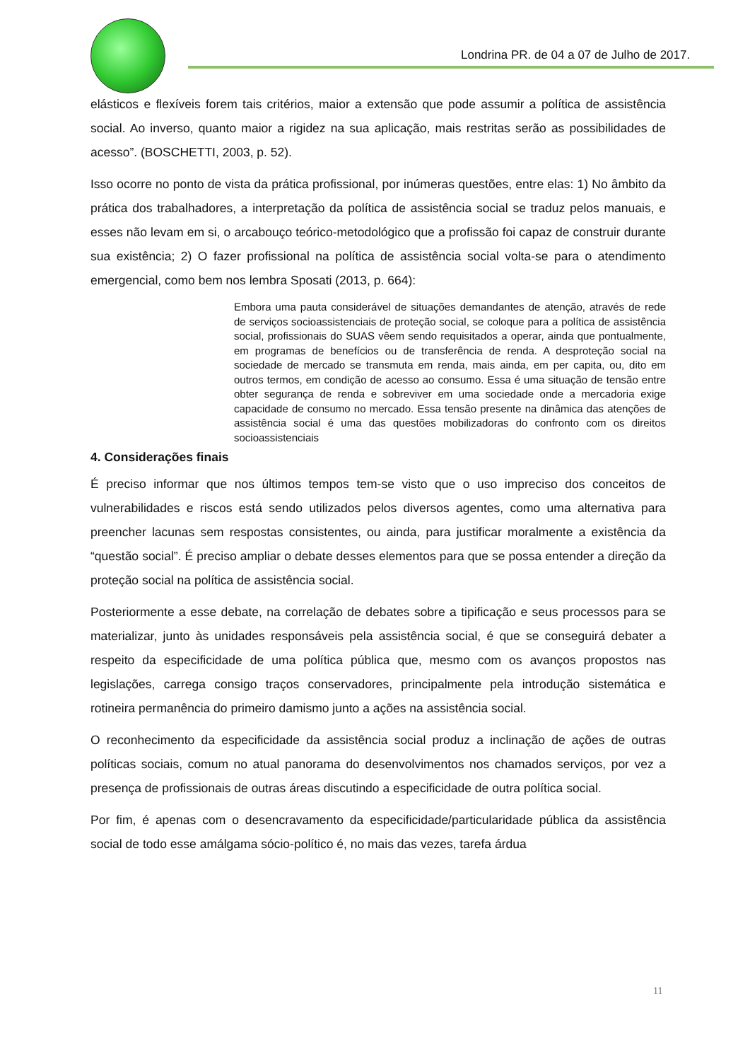Londrina PR. de 04 a 07 de Julho de 2017.
elásticos e flexíveis forem tais critérios, maior a extensão que pode assumir a política de assistência social. Ao inverso, quanto maior a rigidez na sua aplicação, mais restritas serão as possibilidades de acesso”. (BOSCHETTI, 2003, p. 52).
Isso ocorre no ponto de vista da prática profissional, por inúmeras questões, entre elas: 1) No âmbito da prática dos trabalhadores, a interpretação da política de assistência social se traduz pelos manuais, e esses não levam em si, o arcabouço teórico-metodológico que a profissão foi capaz de construir durante sua existência; 2) O fazer profissional na política de assistência social volta-se para o atendimento emergencial, como bem nos lembra Sposati (2013, p. 664):
Embora uma pauta considerável de situações demandantes de atenção, através de rede de serviços socioassistenciais de proteção social, se coloque para a política de assistência social, profissionais do SUAS vêem sendo requisitados a operar, ainda que pontualmente, em programas de benefícios ou de transferência de renda. A desproteção social na sociedade de mercado se transmuta em renda, mais ainda, em per capita, ou, dito em outros termos, em condição de acesso ao consumo. Essa é uma situação de tensão entre obter segurança de renda e sobreviver em uma sociedade onde a mercadoria exige capacidade de consumo no mercado. Essa tensão presente na dinâmica das atenções de assistência social é uma das questões mobilizadoras do confronto com os direitos socioassistenciais
4. Considerações finais
É preciso informar que nos últimos tempos tem-se visto que o uso impreciso dos conceitos de vulnerabilidades e riscos está sendo utilizados pelos diversos agentes, como uma alternativa para preencher lacunas sem respostas consistentes, ou ainda, para justificar moralmente a existência da “questão social”. É preciso ampliar o debate desses elementos para que se possa entender a direção da proteção social na política de assistência social.
Posteriormente a esse debate, na correlação de debates sobre a tipificação e seus processos para se materializar, junto às unidades responsáveis pela assistência social, é que se conseguirá debater a respeito da especificidade de uma política pública que, mesmo com os avanços propostos nas legislações, carrega consigo traços conservadores, principalmente pela introdução sistemática e rotineira permanência do primeiro damismo junto a ações na assistência social.
O reconhecimento da especificidade da assistência social produz a inclinação de ações de outras políticas sociais, comum no atual panorama do desenvolvimentos nos chamados serviços, por vez a presença de profissionais de outras áreas discutindo a especificidade de outra política social.
Por fim, é apenas com o desencravamento da especificidade/particularidade pública da assistência social de todo esse amálgama sócio-político é, no mais das vezes, tarefa árdua
11